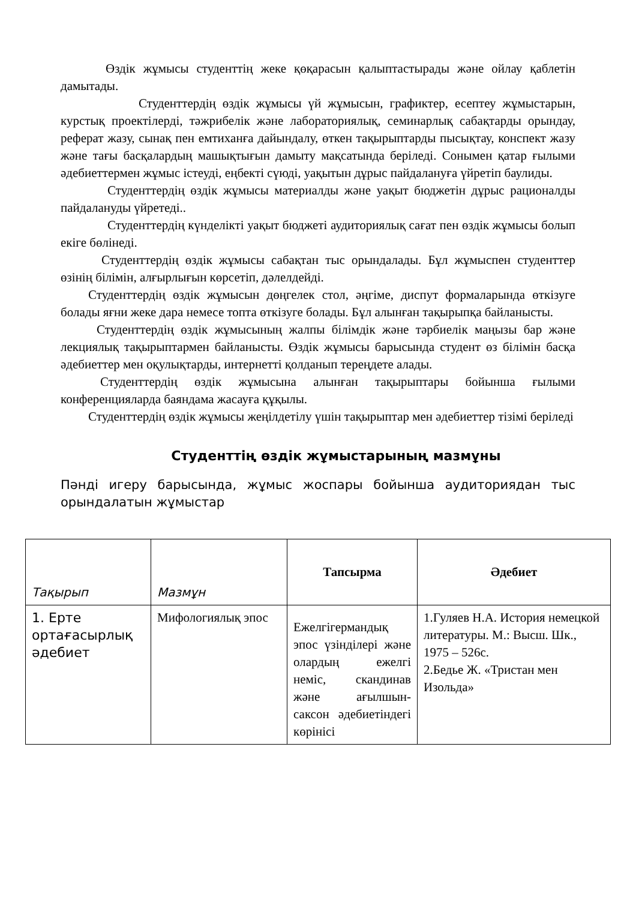Өздік жұмысы студенттің жеке қөқарасын қалыптастырады және ойлау қаблетін дамытады.
Студенттердің өздік жұмысы үй жұмысын, графиктер, есептеу жұмыстарын, курстық проектілерді, тәжрибелік және лабораториялық, семинарлық сабақтарды орындау, реферат жазу, сынақ пен емтиханға дайындалу, өткен тақырыптарды пысықтау, конспект жазу және тағы басқалардың машықтығын дамыту мақсатында беріледі. Сонымен қатар ғылыми әдебиеттермен жұмыс істеуді, еңбекті сүюді, уақытын дұрыс пайдалануға үйретіп баулиды.
Студенттердің өздік жұмысы материалды және уақыт бюджетін дұрыс рационалды пайдалануды үйретеді..
Студенттердің күнделікті уақыт бюджеті аудиториялық сағат пен өздік жұмысы болып екіге бөлінеді.
Студенттердің өздік жұмысы сабақтан тыс орындалады. Бұл жұмыспен студенттер өзінің білімін, алғырлығын көрсетіп, дәлелдейді.
Студенттердің өздік жұмысын дөңгелек стол, әңгіме, диспут формаларында өткізуге болады яғни жеке дара немесе топта өткізуге болады. Бұл алынған тақырыпқа байланысты.
Студенттердің өздік жұмысының жалпы білімдік және тәрбиелік маңызы бар және лекциялық тақырыптармен байланысты. Өздік жұмысы барысында студент өз білімін басқа әдебиеттер мен оқулықтарды, интернетті қолданып тереңдете алады.
Студенттердің өздік жұмысына алынған тақырыптары бойынша ғылыми конференцияларда баяндама жасауға құқылы.
Студенттердің өздік жұмысы жеңілдетілу үшін тақырыптар мен әдебиеттер тізімі беріледі
Студенттің өздік жұмыстарының мазмұны
Пәнді игеру барысында, жұмыс жоспары бойынша аудиториядан тыс орындалатын жұмыстар
| Тақырып | Мазмұн | Тапсырма | Әдебиет |
| 1. Ерте ортағасырлық әдебиет | Мифологиялық эпос | Ежелгігермандық эпос үзінділері және олардың ежелгі неміс, скандинав және ағылшын-саксон әдебиетіндегі көрінісі | 1.Гуляев Н.А. История немецкой литературы. М.: Высш. Шк., 1975 – 526с. 2.Бедье Ж. «Тристан мен Изольда» |